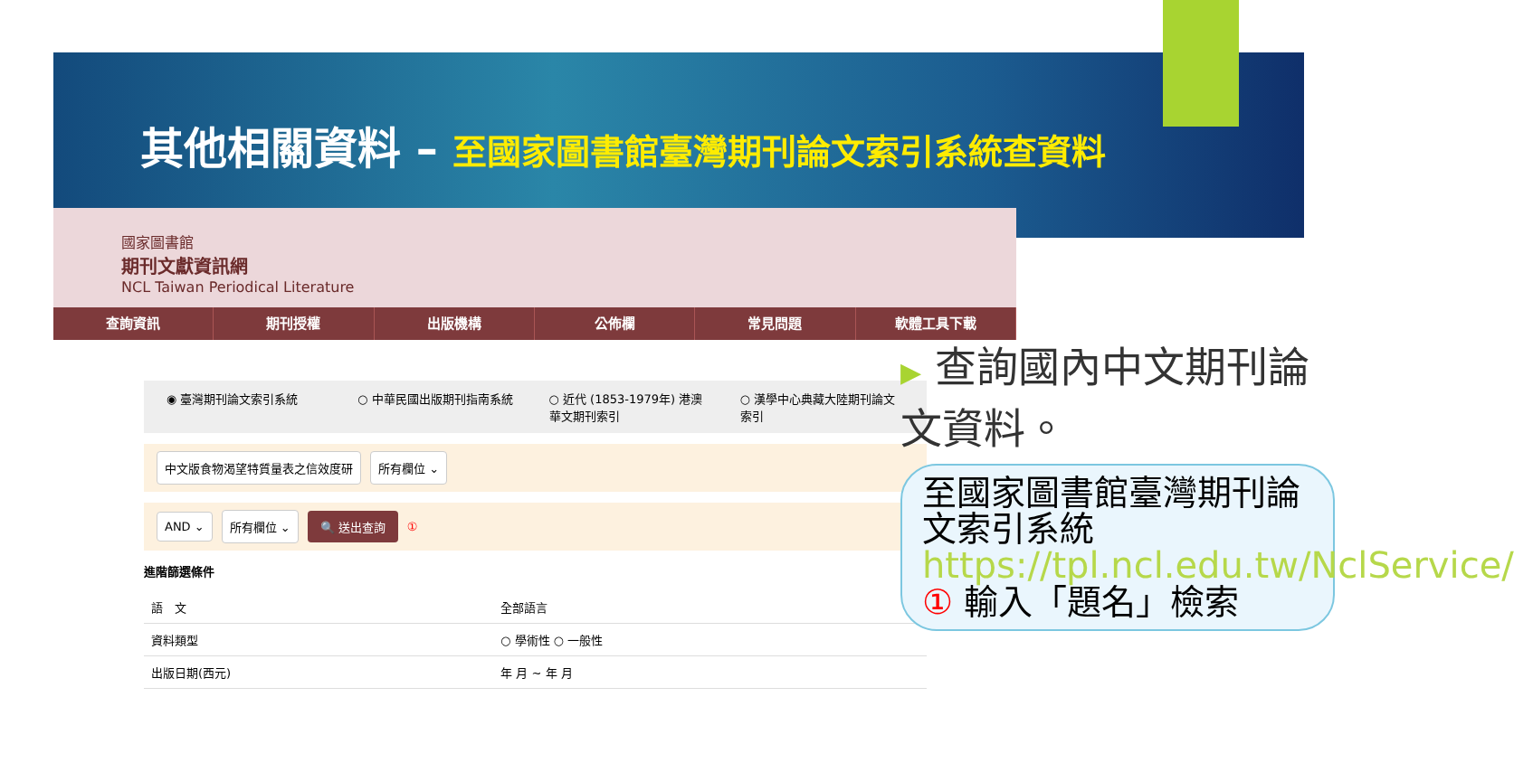其他相關資料 – 至國家圖書館臺灣期刊論文索引系統查資料
國家圖書館
期刊文獻資訊網
NCL Taiwan Periodical Literature
查詢資訊 期刊授權 出版機構 公佈欄 常見問題 軟體工具下載
◉ 臺灣期刊論文索引系統 ○ 中華民國出版期刊指南系統 ○ 近代 (1853-1979年) 港澳華文期刊索引
○ 漢學中心典藏大陸期刊論文索引
中文版食物渴望特質量表之信效度研 所有欄位 ⌄
AND ⌄ 所有欄位 ⌄ 🔍 送出查詢 ①
進階篩選條件
| 語 文 | 全部語言 |
| 資料類型 | ○ 學術性 ○ 一般性 |
| 出版日期(西元) | 年 月 ~ 年 月 |
▶ 查詢國內中文期刊論文資料。
至國家圖書館臺灣期刊論文索引系統
https://tpl.ncl.edu.tw/NclService/
① 輸入「題名」檢索